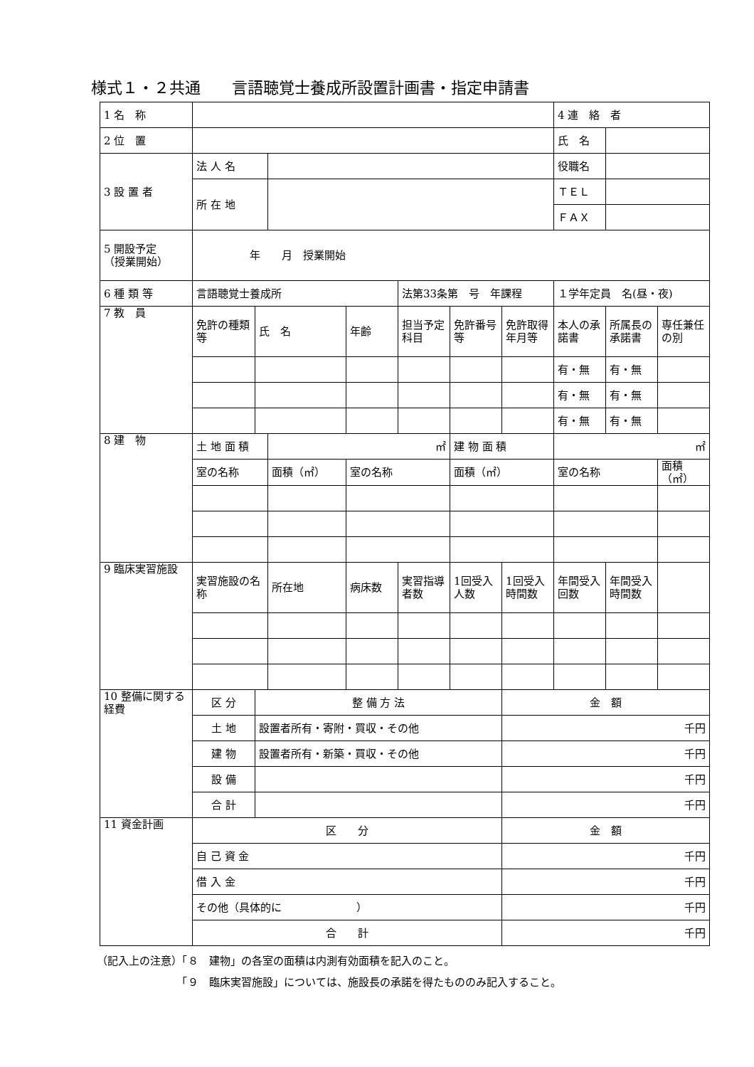様式１・２共通　　言語聴覚士養成所設置計画書・指定申請書
| 1 名 称 | | | | | | | | 4 連 絡 者 | | |
| 2 位 置 | | | | | | | | 氏 名 | | |
| 3 設 置 者 | 法 人 名 | | | | | | | 役職名 | | |
| | 所 在 地 | | | | | | | ＴＥＬ | | |
| | | | | | | | | ＦＡＸ | | |
| 5 開設予定 （授業開始） | 年 月 授業開始 | | | | | | | | | |
| 6 種 類 等 | 言語聴覚士養成所 | | | | 法第33条第 号 年課程 | | | １学年定員 名(昼・夜) | | |
| 7 教 員 | 免許の種類等 | 氏 名 | | 年齢 | 担当予定科目 | 免許番号等 | 免許取得年月等 | 本人の承諾書 | 所属長の承諾書 | 専任兼任の別 |
| | | | | | | | | 有・無 | 有・無 | |
| | | | | | | | | 有・無 | 有・無 | |
| | | | | | | | | 有・無 | 有・無 | |
| 8 建 物 | 土 地 面 積 | | ㎡ | | | 建 物 面 積 | | ㎡ | | |
| | 室の名称 | | 面積（㎡） | 室の名称 | | 面積（㎡） | | 室の名称 | | 面積（㎡） |
| 9 臨床実習施設 | 実習施設の名称 | | 所在地 | 病床数 | 実習指導者数 | 1回受入人数 | 1回受入時間数 | 年間受入回数 | 年間受入時間数 | |
| 10 整備に関する経費 | 区 分 | 整 備 方 法 | | | | | 金 額 | | | |
| | 土 地 | 設置者所有・寄附・買収・その他 | | | | | 千円 | | | |
| | 建 物 | 設置者所有・新築・買収・その他 | | | | | 千円 | | | |
| | 設 備 | | | | | | 千円 | | | |
| | 合 計 | | | | | | 千円 | | | |
| 11 資金計画 | 区 分 | | | | | | 金 額 | | | |
| | 自 己 資 金 | | | | | | 千円 | | | |
| | 借 入 金 | | | | | | 千円 | | | |
| | その他（具体的に ） | | | | | | 千円 | | | |
| | 合 計 | | | | | | 千円 | | | |
（記入上の注意）「８　建物」の各室の面積は内測有効面積を記入のこと。
　　　　　　　　「９　臨床実習施設」については、施設長の承諾を得たもののみ記入すること。